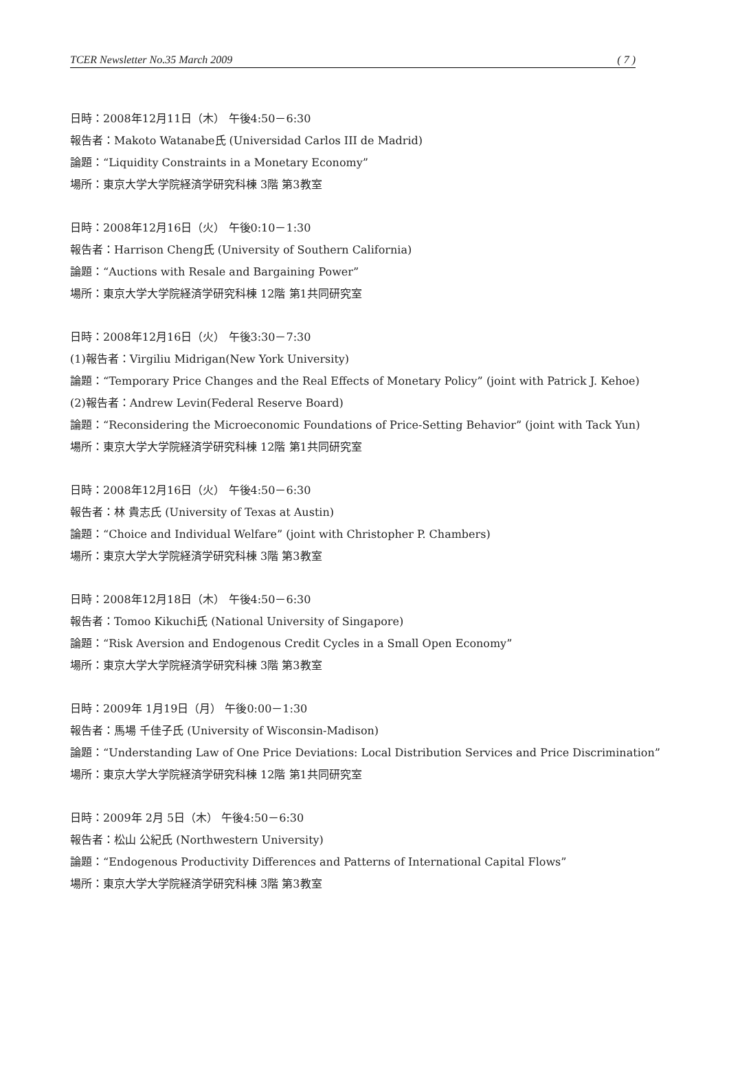TCER Newsletter No.35 March 2009 ( 7 )
日時：2008年12月11日（木） 午後4:50－6:30
報告者：Makoto Watanabe氏 (Universidad Carlos III de Madrid)
論題：“Liquidity Constraints in a Monetary Economy”
場所：東京大学大学院経済学研究科棟 3階 第3教室
日時：2008年12月16日（火） 午後0:10－1:30
報告者：Harrison Cheng氏 (University of Southern California)
論題：“Auctions with Resale and Bargaining Power”
場所：東京大学大学院経済学研究科棟 12階 第1共同研究室
日時：2008年12月16日（火） 午後3:30－7:30
(1)報告者：Virgiliu Midrigan(New York University)
論題：“Temporary Price Changes and the Real Effects of Monetary Policy” (joint with Patrick J. Kehoe)
(2)報告者：Andrew Levin(Federal Reserve Board)
論題：“Reconsidering the Microeconomic Foundations of Price-Setting Behavior” (joint with Tack Yun)
場所：東京大学大学院経済学研究科棟 12階 第1共同研究室
日時：2008年12月16日（火） 午後4:50－6:30
報告者：林 貴志氏 (University of Texas at Austin)
論題：“Choice and Individual Welfare” (joint with Christopher P. Chambers)
場所：東京大学大学院経済学研究科棟 3階 第3教室
日時：2008年12月18日（木） 午後4:50－6:30
報告者：Tomoo Kikuchi氏 (National University of Singapore)
論題：“Risk Aversion and Endogenous Credit Cycles in a Small Open Economy”
場所：東京大学大学院経済学研究科棟 3階 第3教室
日時：2009年 1月19日（月） 午後0:00－1:30
報告者：馬場 千佳子氏 (University of Wisconsin-Madison)
論題：“Understanding Law of One Price Deviations: Local Distribution Services and Price Discrimination”
場所：東京大学大学院経済学研究科棟 12階 第1共同研究室
日時：2009年 2月 5日（木） 午後4:50－6:30
報告者：松山 公紀氏 (Northwestern University)
論題：“Endogenous Productivity Differences and Patterns of International Capital Flows”
場所：東京大学大学院経済学研究科棟 3階 第3教室